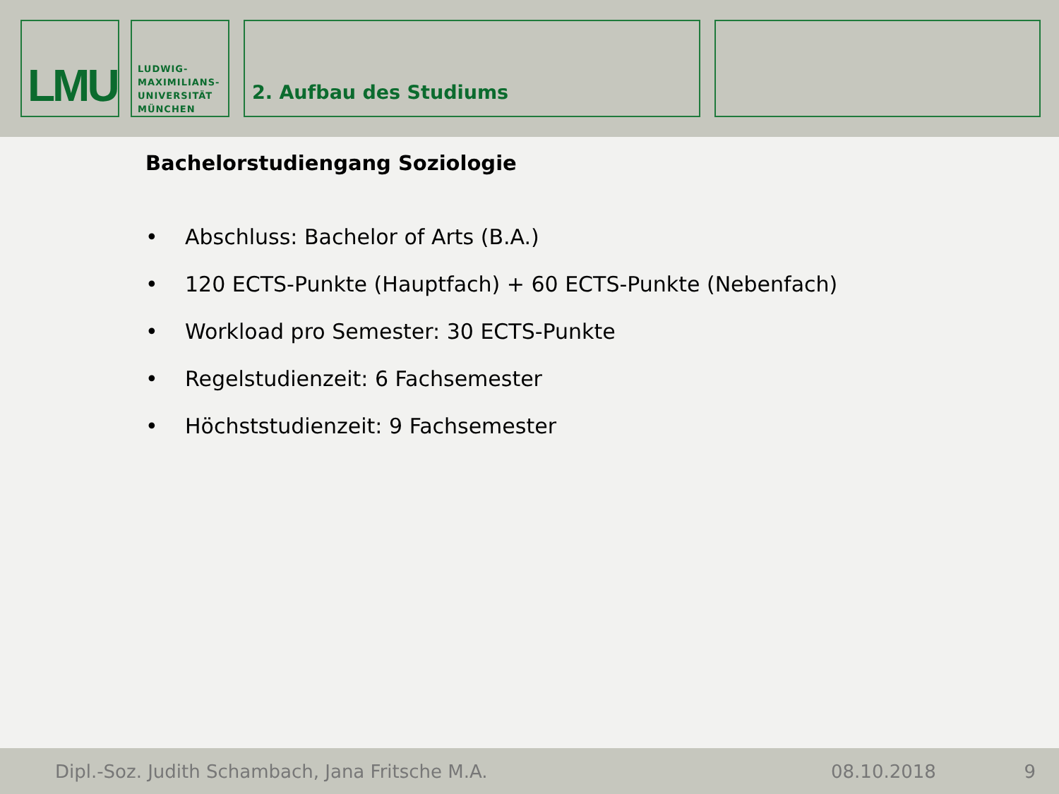LMU
LUDWIG-
MAXIMILIANS-
UNIVERSITÄT
MÜNCHEN
2. Aufbau des Studiums
Bachelorstudiengang Soziologie
• Abschluss: Bachelor of Arts (B.A.)
• 120 ECTS-Punkte (Hauptfach) + 60 ECTS-Punkte (Nebenfach)
• Workload pro Semester: 30 ECTS-Punkte
• Regelstudienzeit: 6 Fachsemester
• Höchststudienzeit: 9 Fachsemester
Dipl.-Soz. Judith Schambach, Jana Fritsche M.A.
08.10.2018
9